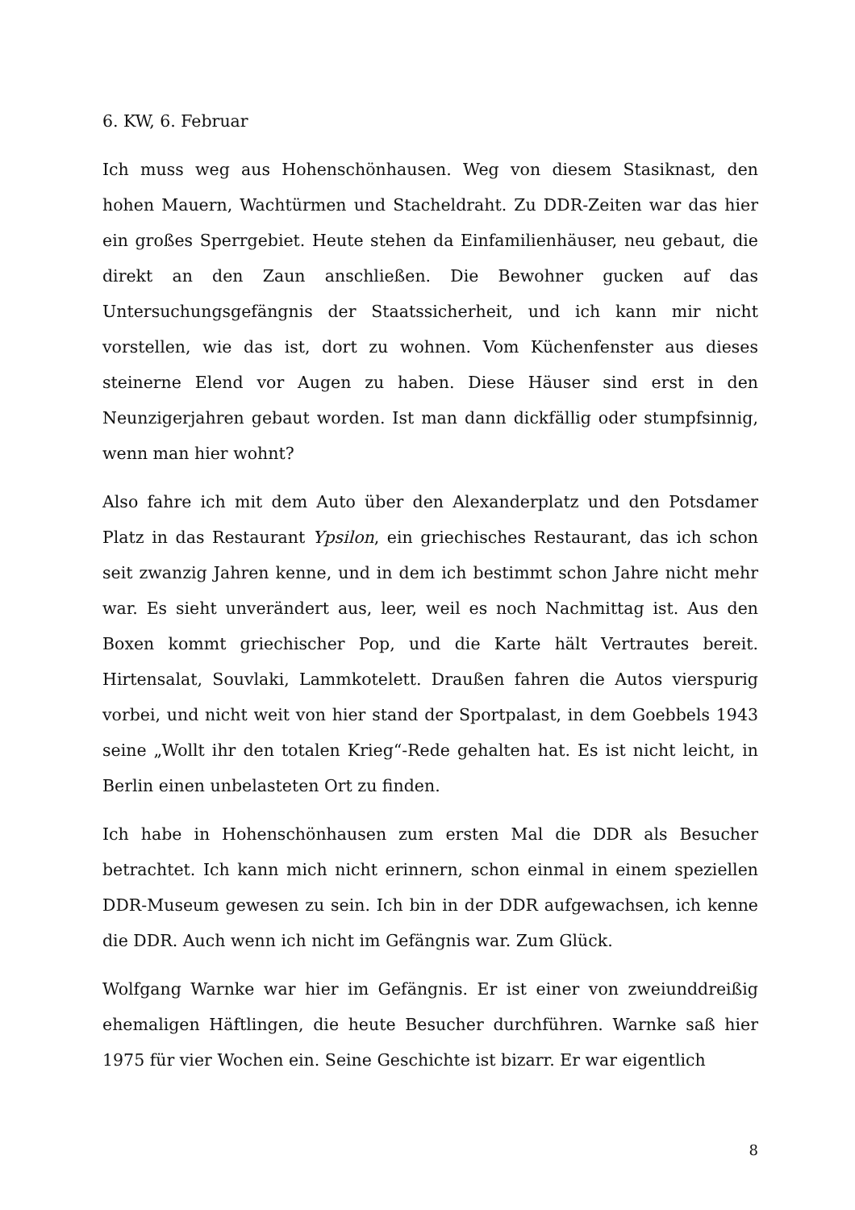6. KW, 6. Februar
Ich muss weg aus Hohenschönhausen. Weg von diesem Stasiknast, den hohen Mauern, Wachtürmen und Stacheldraht. Zu DDR-Zeiten war das hier ein großes Sperrgebiet. Heute stehen da Einfamilienhäuser, neu gebaut, die direkt an den Zaun anschließen. Die Bewohner gucken auf das Untersuchungsgefängnis der Staatssicherheit, und ich kann mir nicht vorstellen, wie das ist, dort zu wohnen. Vom Küchenfenster aus dieses steinerne Elend vor Augen zu haben. Diese Häuser sind erst in den Neunzigerjahren gebaut worden. Ist man dann dickfällig oder stumpfsinnig, wenn man hier wohnt?
Also fahre ich mit dem Auto über den Alexanderplatz und den Potsdamer Platz in das Restaurant Ypsilon, ein griechisches Restaurant, das ich schon seit zwanzig Jahren kenne, und in dem ich bestimmt schon Jahre nicht mehr war. Es sieht unverändert aus, leer, weil es noch Nachmittag ist. Aus den Boxen kommt griechischer Pop, und die Karte hält Vertrautes bereit. Hirtensalat, Souvlaki, Lammkotelett. Draußen fahren die Autos vierspurig vorbei, und nicht weit von hier stand der Sportpalast, in dem Goebbels 1943 seine „Wollt ihr den totalen Krieg“-Rede gehalten hat. Es ist nicht leicht, in Berlin einen unbelasteten Ort zu finden.
Ich habe in Hohenschönhausen zum ersten Mal die DDR als Besucher betrachtet. Ich kann mich nicht erinnern, schon einmal in einem speziellen DDR-Museum gewesen zu sein. Ich bin in der DDR aufgewachsen, ich kenne die DDR. Auch wenn ich nicht im Gefängnis war. Zum Glück.
Wolfgang Warnke war hier im Gefängnis. Er ist einer von zweiunddreißig ehemaligen Häftlingen, die heute Besucher durchführen. Warnke saß hier 1975 für vier Wochen ein. Seine Geschichte ist bizarr. Er war eigentlich
8